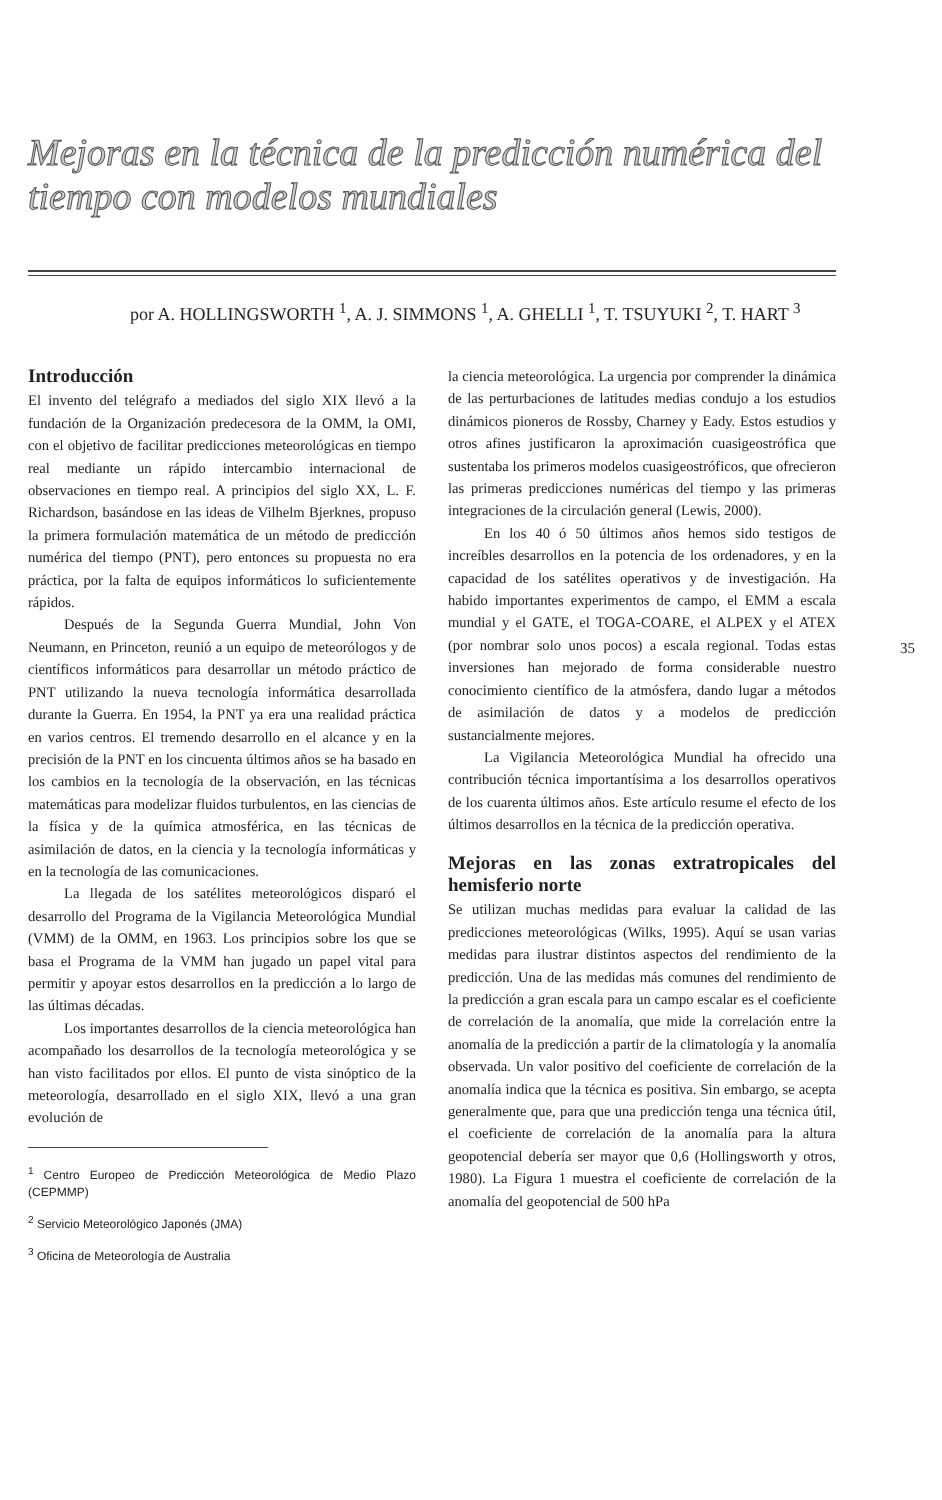Mejoras en la técnica de la predicción numérica del tiempo con modelos mundiales
por A. HOLLINGSWORTH <sup>1</sup>, A. J. SIMMONS <sup>1</sup>, A. GHELLI <sup>1</sup>, T. TSUYUKI <sup>2</sup>, T. HART <sup>3</sup>
Introducción
El invento del telégrafo a mediados del siglo XIX llevó a la fundación de la Organización predecesora de la OMM, la OMI, con el objetivo de facilitar predicciones meteorológicas en tiempo real mediante un rápido intercambio internacional de observaciones en tiempo real. A principios del siglo XX, L. F. Richardson, basándose en las ideas de Vilhelm Bjerknes, propuso la primera formulación matemática de un método de predicción numérica del tiempo (PNT), pero entonces su propuesta no era práctica, por la falta de equipos informáticos lo suficientemente rápidos.
Después de la Segunda Guerra Mundial, John Von Neumann, en Princeton, reunió a un equipo de meteorólogos y de científicos informáticos para desarrollar un método práctico de PNT utilizando la nueva tecnología informática desarrollada durante la Guerra. En 1954, la PNT ya era una realidad práctica en varios centros. El tremendo desarrollo en el alcance y en la precisión de la PNT en los cincuenta últimos años se ha basado en los cambios en la tecnología de la observación, en las técnicas matemáticas para modelizar fluidos turbulentos, en las ciencias de la física y de la química atmosférica, en las técnicas de asimilación de datos, en la ciencia y la tecnología informáticas y en la tecnología de las comunicaciones.
La llegada de los satélites meteorológicos disparó el desarrollo del Programa de la Vigilancia Meteorológica Mundial (VMM) de la OMM, en 1963. Los principios sobre los que se basa el Programa de la VMM han jugado un papel vital para permitir y apoyar estos desarrollos en la predicción a lo largo de las últimas décadas.
Los importantes desarrollos de la ciencia meteorológica han acompañado los desarrollos de la tecnología meteorológica y se han visto facilitados por ellos. El punto de vista sinóptico de la meteorología, desarrollado en el siglo XIX, llevó a una gran evolución de
<sup>1</sup> Centro Europeo de Predicción Meteorológica de Medio Plazo (CEPMMP)
<sup>2</sup> Servicio Meteorológico Japonés (JMA)
<sup>3</sup> Oficina de Meteorología de Australia
la ciencia meteorológica. La urgencia por comprender la dinámica de las perturbaciones de latitudes medias condujo a los estudios dinámicos pioneros de Rossby, Charney y Eady. Estos estudios y otros afines justificaron la aproximación cuasigeostrófica que sustentaba los primeros modelos cuasigeostróficos, que ofrecieron las primeras predicciones numéricas del tiempo y las primeras integraciones de la circulación general (Lewis, 2000).
En los 40 ó 50 últimos años hemos sido testigos de increíbles desarrollos en la potencia de los ordenadores, y en la capacidad de los satélites operativos y de investigación. Ha habido importantes experimentos de campo, el EMM a escala mundial y el GATE, el TOGA-COARE, el ALPEX y el ATEX (por nombrar solo unos pocos) a escala regional. Todas estas inversiones han mejorado de forma considerable nuestro conocimiento científico de la atmósfera, dando lugar a métodos de asimilación de datos y a modelos de predicción sustancialmente mejores.
La Vigilancia Meteorológica Mundial ha ofrecido una contribución técnica importantísima a los desarrollos operativos de los cuarenta últimos años. Este artículo resume el efecto de los últimos desarrollos en la técnica de la predicción operativa.
Mejoras en las zonas extratropicales del hemisferio norte
Se utilizan muchas medidas para evaluar la calidad de las predicciones meteorológicas (Wilks, 1995). Aquí se usan varias medidas para ilustrar distintos aspectos del rendimiento de la predicción. Una de las medidas más comunes del rendimiento de la predicción a gran escala para un campo escalar es el coeficiente de correlación de la anomalía, que mide la correlación entre la anomalía de la predicción a partir de la climatología y la anomalía observada. Un valor positivo del coeficiente de correlación de la anomalía indica que la técnica es positiva. Sin embargo, se acepta generalmente que, para que una predicción tenga una técnica útil, el coeficiente de correlación de la anomalía para la altura geopotencial debería ser mayor que 0,6 (Hollingsworth y otros, 1980). La Figura 1 muestra el coeficiente de correlación de la anomalía del geopotencial de 500 hPa
35